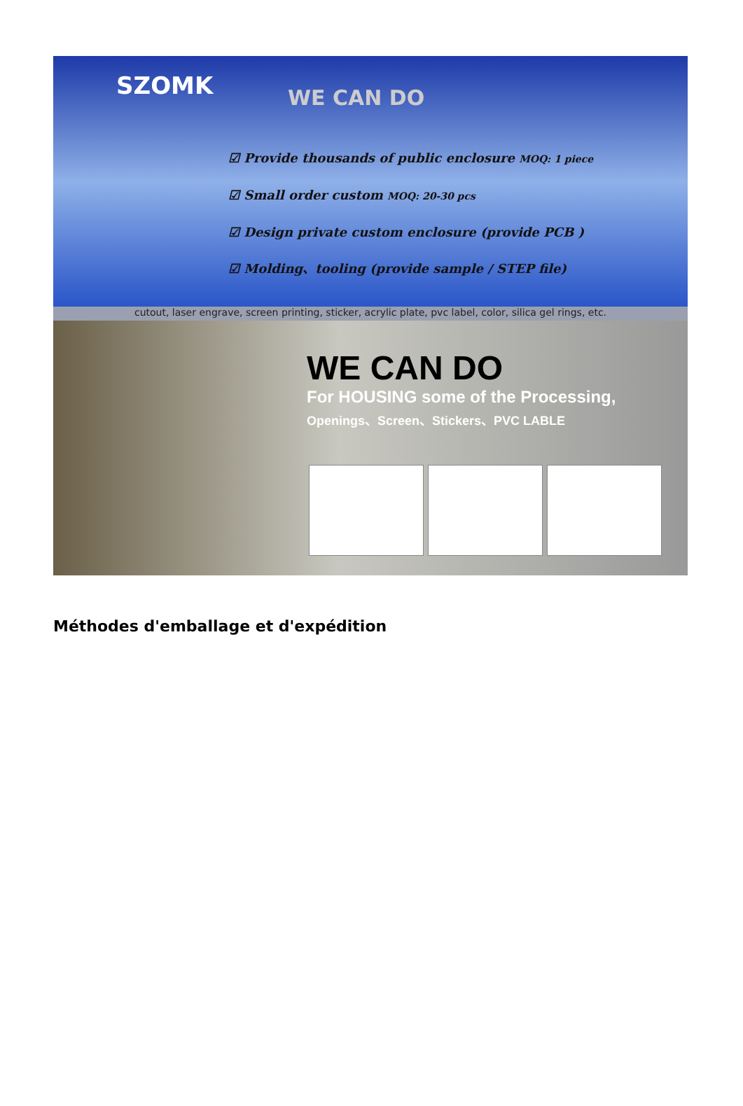SZOMK WE CAN DO
☑ Provide thousands of public enclosure MOQ: 1 piece
☑ Small order custom MOQ: 20-30 pcs
☑ Design private custom enclosure (provide PCB )
☑ Molding、tooling (provide sample / STEP file)
cutout, laser engrave, screen printing, sticker, acrylic plate, pvc label, color, silica gel rings, etc.
WE CAN DO
For HOUSING some of the Processing,
Openings、Screen、Stickers、PVC LABLE
Méthodes d'emballage et d'expédition